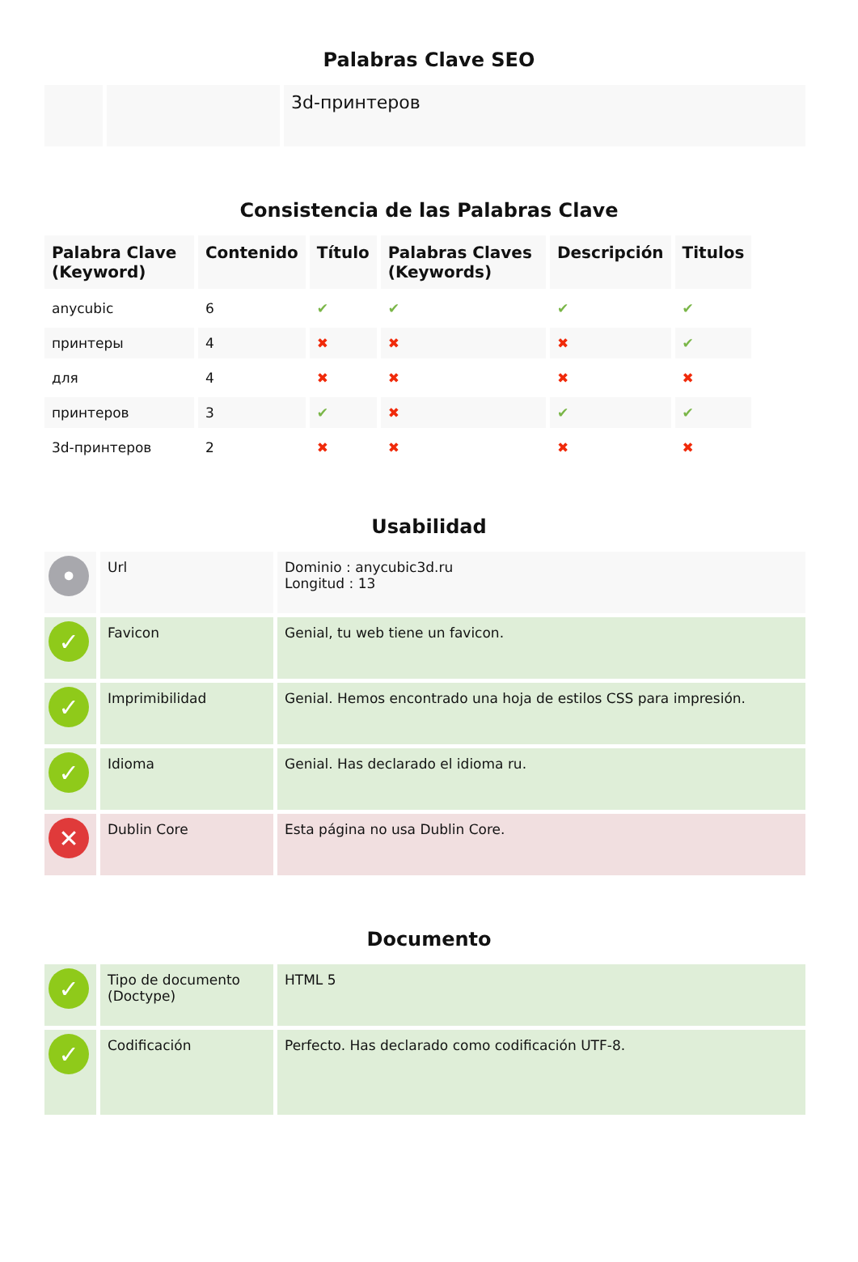Palabras Clave SEO
| | | 3d-принтеров |
Consistencia de las Palabras Clave
| Palabra Clave (Keyword) | Contenido | Título | Palabras Claves (Keywords) | Descripción | Titulos |
| --- | --- | --- | --- | --- | --- |
| anycubic | 6 | ✔ | ✔ | ✔ | ✔ |
| принтеры | 4 | ✖ | ✖ | ✖ | ✔ |
| для | 4 | ✖ | ✖ | ✖ | ✖ |
| принтеров | 3 | ✔ | ✖ | ✔ | ✔ |
| 3d-принтеров | 2 | ✖ | ✖ | ✖ | ✖ |
Usabilidad
| • | Url | Dominio : anycubic3d.ru Longitud : 13 |
| ✓ | Favicon | Genial, tu web tiene un favicon. |
| ✓ | Imprimibilidad | Genial. Hemos encontrado una hoja de estilos CSS para impresión. |
| ✓ | Idioma | Genial. Has declarado el idioma ru. |
| ✕ | Dublin Core | Esta página no usa Dublin Core. |
Documento
| ✓ | Tipo de documento (Doctype) | HTML 5 |
| ✓ | Codificación | Perfecto. Has declarado como codificación UTF-8. |